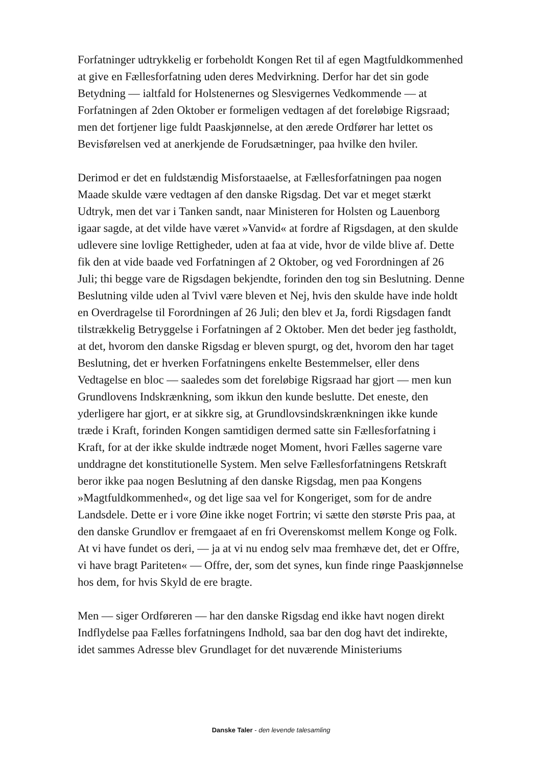Forfatninger udtrykkelig er forbeholdt Kongen Ret til af egen Magtfuldkommenhed at give en Fællesforfatning uden deres Medvirkning. Derfor har det sin gode Betydning — ialtfald for Holstenernes og Slesvigernes Vedkommende — at Forfatningen af 2den Oktober er formeligen vedtagen af det foreløbige Rigsraad; men det fortjener lige fuldt Paaskjønnelse, at den ærede Ordfører har lettet os Bevisførelsen ved at anerkjende de Forudsætninger, paa hvilke den hviler.
Derimod er det en fuldstændig Misforstaaelse, at Fællesforfatningen paa nogen Maade skulde være vedtagen af den danske Rigsdag. Det var et meget stærkt Udtryk, men det var i Tanken sandt, naar Ministeren for Holsten og Lauenborg igaar sagde, at det vilde have været »Vanvid« at fordre af Rigsdagen, at den skulde udlevere sine lovlige Rettigheder, uden at faa at vide, hvor de vilde blive af. Dette fik den at vide baade ved Forfatningen af 2 Oktober, og ved Forordningen af 26 Juli; thi begge vare de Rigsdagen bekjendte, forinden den tog sin Beslutning. Denne Beslutning vilde uden al Tvivl være bleven et Nej, hvis den skulde have inde holdt en Overdragelse til Forordningen af 26 Juli; den blev et Ja, fordi Rigsdagen fandt tilstrækkelig Betryggelse i Forfatningen af 2 Oktober. Men det beder jeg fastholdt, at det, hvorom den danske Rigsdag er bleven spurgt, og det, hvorom den har taget Beslutning, det er hverken Forfatningens enkelte Bestemmelser, eller dens Vedtagelse en bloc — saaledes som det foreløbige Rigsraad har gjort — men kun Grundlovens Indskrænkning, som ikkun den kunde beslutte. Det eneste, den yderligere har gjort, er at sikkre sig, at Grundlovsindskrænkningen ikke kunde træde i Kraft, forinden Kongen samtidigen dermed satte sin Fællesforfatning i Kraft, for at der ikke skulde indtræde noget Moment, hvori Fælles sagerne vare unddragne det konstitutionelle System. Men selve Fællesforfatningens Retskraft beror ikke paa nogen Beslutning af den danske Rigsdag, men paa Kongens »Magtfuldkommenhed«, og det lige saa vel for Kongeriget, som for de andre Landsdele. Dette er i vore Øine ikke noget Fortrin; vi sætte den største Pris paa, at den danske Grundlov er fremgaaet af en fri Overenskomst mellem Konge og Folk. At vi have fundet os deri, — ja at vi nu endog selv maa fremhæve det, det er Offre, vi have bragt Pariteten« — Offre, der, som det synes, kun finde ringe Paaskjønnelse hos dem, for hvis Skyld de ere bragte.
Men — siger Ordføreren — har den danske Rigsdag end ikke havt nogen direkt Indflydelse paa Fælles forfatningens Indhold, saa bar den dog havt det indirekte, idet sammes Adresse blev Grundlaget for det nuværende Ministeriums
Danske Taler - den levende talesamling